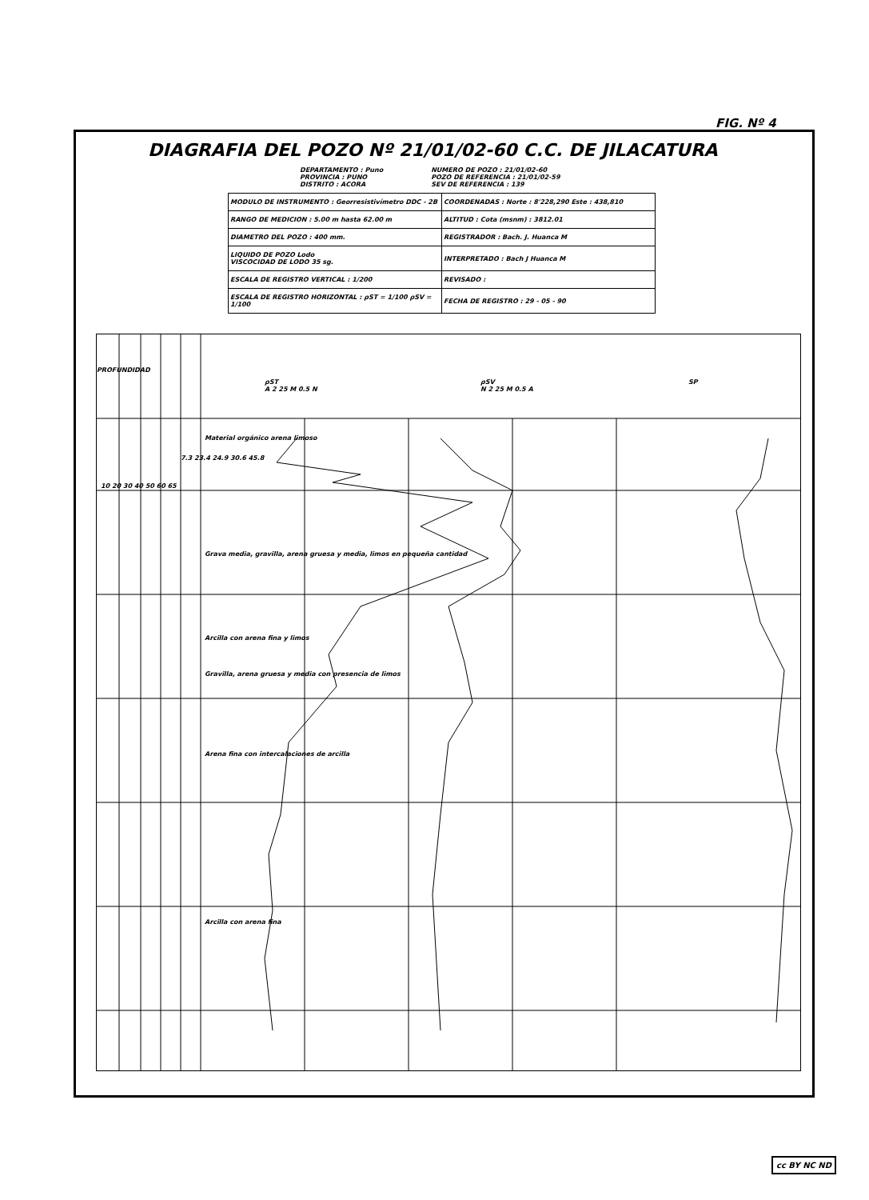FIG. Nº 4
DIAGRAFIA DEL POZO Nº 21/01/02-60 C.C. DE JILACATURA
DEPARTAMENTO : Puno
PROVINCIA : PUNO
DISTRITO : ACORA
NUMERO DE POZO : 21/01/02-60
POZO DE REFERENCIA : 21/01/02-59
SEV DE REFERENCIA : 139
| MODULO DE INSTRUMENTO : Georresistivímetro DDC - 2B | COORDENADAS : Norte : 8'228,290 Este : 438,810 |
| RANGO DE MEDICION : 5.00 m hasta 62.00 m | ALTITUD : Cota (msnm) : 3812.01 |
| DIAMETRO DEL POZO : 400 mm. | REGISTRADOR : Bach. J. Huanca M |
| LIQUIDO DE POZO Lodo VISCOCIDAD DE LODO 35 sg. | INTERPRETADO : Bach J Huanca M |
| ESCALA DE REGISTRO VERTICAL : 1/200 | REVISADO : |
| ESCALA DE REGISTRO HORIZONTAL : ρST = 1/100 ρSV = 1/100 | FECHA DE REGISTRO : 29 - 05 - 90 |
PROFUNDIDAD
ρST
A 2 25 M 0.5 N
ρSV
N 2 25 M 0.5 A
SP
Material orgánico arena limoso
Grava media, gravilla, arena gruesa y media, limos en pequeña cantidad
Arcilla con arena fina y limos
Gravilla, arena gruesa y media con presencia de limos
Arena fina con intercalaciones de arcilla
Arcilla con arena fina
10 20 30 40 50 60 65
7.3 23.4 24.9 30.6 45.8
cc BY NC ND